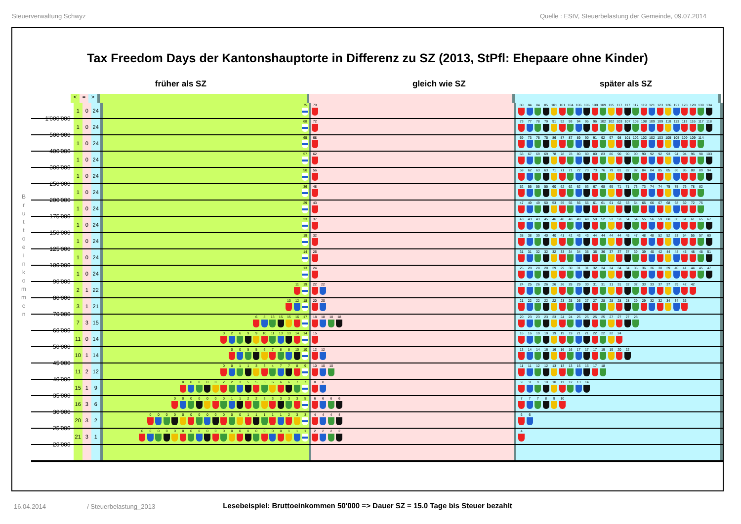Steuerverwaltung Schwyz Quelle : EStV, Steuerbelastung der Gemeinde, 09.07.2014
Tax Freedom Days der Kantonshauptorte in Differenz zu SZ (2013, StPfl: Ehepaare ohne Kinder)
früher als SZ gleich wie SZ später als SZ
B
r
u
t
t
o
e
i
n
k
o
m
m
e
n
< = >
1'000'000
1 0 24
75 79 80 84 84 85 101 101 104 106 106 108 109 115 117 117 117 119 121 123 126 127 128 128 130 134
500'000
1 0 24
68 72 73 77 78 79 91 92 93 94 95 96 102 102 103 107 108 108 109 109 110 113 113 116 117 118
400'000
1 0 24
65 68 69 73 75 75 86 87 87 89 90 91 92 97 98 101 102 102 102 103 105 105 109 109 114
300'000
1 0 24
57 62 63 67 69 69 78 78 78 80 80 80 83 86 90 90 90 90 92 92 93 94 94 96 98 103
250'000
1 0 24
50 56 59 62 63 63 71 71 71 72 73 73 76 79 81 82 82 84 84 85 85 86 86 88 89 94
200'000
1 0 24
36 48 52 55 55 55 60 62 62 62 63 67 68 69 71 71 73 73 74 74 75 75 76 78 82
175'000
1 0 24
29 43 47 49 49 50 53 55 55 56 56 61 61 61 62 63 64 65 66 67 68 68 69 72 75
150'000
1 0 24
23 37 43 43 43 45 46 48 48 49 49 50 52 53 53 54 54 55 56 59 60 60 61 61 65 67
125'000
1 0 24
19 32 38 38 39 40 40 41 42 43 43 44 44 44 44 45 47 48 48 52 52 53 54 55 57 60
100'000
1 0 24
14 26 31 31 32 32 32 33 34 34 35 36 36 37 37 37 39 39 40 42 44 44 45 48 48 51
90'000
1 0 24
13 24 25 28 28 28 29 29 30 31 31 32 34 34 34 34 35 36 36 38 39 40 41 44 45 47
80'000
2 1 22
11 19 22 22 24 25 26 26 26 26 28 29 30 31 31 31 31 32 32 33 33 37 37 39 42 42
70'000
3 1 21
10 12 18 20 20 21 22 22 22 22 23 25 26 27 27 28 28 28 28 29 29 32 32 34 34 36
60'000
7 3 15
68 13 15 15 16 17 18 18 18 18 20 23 23 23 23 24 24 25 25 25 25 27 27 27 28
50'000
11 0 14
02699 10 11 13 13 14 14 15 16 16 19 19 19 19 19 21 21 22 22 22 24
45'000
10 1 14
00556788 10 10 12 12 13 14 14 16 16 16 16 17 17 17 19 19 20 22
40'000
11 2 12
00113347789 10 10 10 11 11 12 12 13 13 13 15 16 17 18
35'000
15 1 9
0000022355566677 88 999 10 10 11 12 13 14
30'000
16 3 6
00000001122333335 6666 77789 10
25'000
20 3 2
00000000000011111233 4444 66
20'000
21 3 1
000000000000000000111 2222 4
Lesebeispiel: Bruttoeinkommen 50'000 => Dauer SZ = 15.0 Tage bis Steuer bezahlt
16.04.2014 / Steuerbelastung_2013